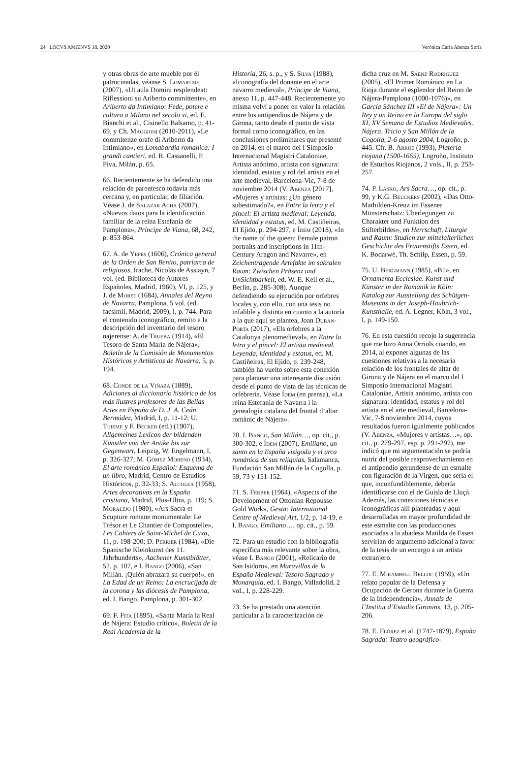24 LOCVS AMŒNVS 18, 2020 Verónica Carla Abenza Soria
y otras obras de arte mueble por él patrocinadas, véanse S. Lomartire (2007), «Ut aula Domini resplendeat: Riflessioni su Ariberto committente», en Ariberto da Intimiano: Fede, potere e cultura a Milano nel secolo xi, ed. E. Bianchi et al., Cisinello Balsamo, p. 41-69, y Ch. Maggioni (2010-2011), «Le commitenze orafe di Ariberto da Intimiano», en Lomabardia romanica: I grandi cantieri, ed. R. Cassanelli, P. Piva, Milán, p. 65.
66. Recientemente se ha defendido una relación de parentesco todavía más cercana y, en particular, de filiación. Véase J. de Salazar Acha (2007), «Nuevos datos para la identificación familiar de la reina Estefanía de Pamplona», Príncipe de Viana, 68, 242, p. 853-864.
67. A. de Yepes (1606), Crónica general de la Orden de San Benito, patriarca de religiosos, Irache, Nicolás de Assiayn, 7 vol. (ed. Biblioteca de Autores Españoles, Madrid, 1960), VI, p. 125, y J. de Moret (1684), Annales del Reyno de Navarra, Pamplona, 5 vol. (ed. facsímil, Madrid, 2009), I, p. 744. Para el contenido iconográfico, remito a la descripción del inventario del tesoro najerense: A. de Trueba (1914), «El Tesoro de Santa María de Nájera», Boletín de la Comisión de Monumentos Históricos y Artísticos de Navarra, 5, p. 194.
68. Conde de la Viñaza (1889), Adiciones al diccionario histórico de los más ilustres profesores de las Bellas Artes en España de D. J. A. Ceán Bermúdez, Madrid, I, p. 11-12; U. Thieme y F. Becker (ed.) (1907), Allgemeines Lexicon der bildenden Künstler von der Antike bis zur Gegenwart, Leipzig, W. Engelmann, I, p. 326-327; M. Gómez Moreno (1934), El arte románico Español: Esquema de un libro, Madrid, Centro de Estudios Históricos, p. 32-33; S. Alcolea (1958), Artes decorativas en la España cristiana, Madrid, Plus-Ultra, p. 119; S. Moralejo (1980), «Ars Sacra et Scupture romane monumentale: Le Trésor et Le Chantier de Compostelle», Les Cahiers de Saint-Michel de Cuxa, 11, p. 198-200; D. Perrier (1984), «Die Spanische Kleinkunst des 11. Jahrhunderts», Aachener Kunstblätter, 52, p. 107, e I. Bango (2006), «San Millán. ¡Quién abrazara su cuerpo!», en La Edad de un Reino: La encrucijada de la corona y las diócesis de Pamplona, ed. I. Bango, Pamplona, p. 301-302.
69. F. Fita (1895), «Santa María la Real de Nájera: Estudio crítico», Boletín de la Real Academia de la
Historia, 26, s. p., y S. Silva (1988), «Iconografía del donante en el arte navarro medieval», Príncipe de Viana, anexo 11, p. 447-448. Recientemente yo misma volví a poner en valor la relación entre los antipendios de Nájera y de Girona, tanto desde el punto de vista formal como iconográfico, en las conclusiones preliminares que presenté en 2014, en el marco del I Simposio Internacional Magistri Cataloniae, Artista anónimo, artista con signatura: identidad, estatus y rol del artista en el arte medieval, Barcelona-Vic, 7-8 de noviembre 2014 (V. Abenza [2017], «Mujeres y artistas: ¿Un género subestimado?», en Entre la letra y el pincel: El artista medieval: Leyenda, identidad y estatus, ed. M. Castiñeiras, El Ejido, p. 294-297, e Ídem (2018), «In the name of the queen: Female patron portraits and inscriptions in 11th-Century Aragon and Navarre», en Zeichentragende Artefakte im sakralen Raum: Zwischen Präsenz und UnSichtbarkeit, ed. W. E. Keil et al., Berlín, p. 285-308). Aunque defendiendo su ejecución por orfebres locales y, con ello, con una tesis no infalible y distinta en cuanto a la autoría a la que aquí se plantea, Joan Duran-Porta (2017), «Els orfebres a la Catalunya plenomedieval», en Entre la letra y el pincel: El artista medieval. Leyenda, identidad y estatus, ed. M. Castiñeiras, El Ejido, p. 239-248, también ha vuelto sobre esta conexión para plantear una interesante discusión desde el punto de vista de las técnicas de orfebrería. Véase Ídem (en prensa), «La reina Estefania de Navarra i la genealogia catalana del frontal d’altar romànic de Nájera».
70. I. Bango, San Millán…, op. cit., p. 300-302, e Ídem (2007), Emiliano, un santo en la España visigoda y el arca románica de sus reliquias, Salamanca, Fundación San Millán de la Cogolla, p. 59, 73 y 151-152.
71. S. Ferber (1964), «Aspects of the Development of Ottonian Repousse Gold Work», Gesta: International Centre of Medieval Art, 1/2, p. 14-19, e I. Bango, Emiliano…, op. cit., p. 59.
72. Para un estudio con la bibliografía específica más relevante sobre la obra, véase I. Bango (2001), «Relicario de San Isidoro», en Maravillas de la España Medieval: Tesoro Sagrado y Monarquía, ed. I. Bango, Valladolid, 2 vol., I, p. 228-229.
73. Se ha prestado una atención particular a la caracterización de
dicha cruz en M. Sáenz Rodríguez (2005), «El Primer Románico en La Rioja durante el esplendor del Reino de Nájera-Pamplona (1000-1076)», en García Sánchez III «El de Nájera»: Un Rey y un Reino en la Europa del siglo XI, XV Semana de Estudios Medievales. Nájera, Tricio y San Millán de la Cogolla, 2-6 agosto 2004, Logroño, p. 445. Cfr. B. Arrué (1993), Platería riojana (1500-1665), Logroño, Instituto de Estudios Riojanos, 2 vols., II, p. 253-257.
74. P. Lasko, Ars Sacra…, op. cit., p. 99, y K.G. Beuckers (2002), «Das Otto-Mathilden-Kreuz im Essener Münsterschatz: Überlegungen zu Charakter und Funktion des Stifterbildes», en Herrschaft, Liturgie und Raum: Studien zur mittelalterlichen Geschichte des Frauenstifts Essen, ed. K. Bodarwé, Th. Schilp, Essen, p. 59.
75. U. Bergmann (1985), «B1», en Ornamenta Ecclesiae. Kunst und Künster in der Romanik in Köln: Katalog zur Ausstellung des Schütgen-Museums in der Joseph-Haubrich-Kunsthalle, ed. A. Legner, Köln, 3 vol., I, p. 149-150.
76. En esta cuestión recojo la sugerencia que me hizo Anna Orriols cuando, en 2014, al exponer algunas de las cuestiones relativas a la necesaria relación de los frontales de altar de Girona y de Nájera en el marco del I Simposio Internacional Magistri Cataloniae, Artista anónimo, artista con signatura: identidad, estatus y rol del artista en el arte medieval, Barcelona-Vic, 7-8 noviembre 2014, cuyos resultados fueron igualmente publicados (V. Abenza, «Mujeres y artistas…», op. cit., p. 279-297, esp. p. 291-297), me indicó que mi argumentación se podría nutrir del posible reaprovechamiento en el antipendio gerundense de un esmalte con figuración de la Virgen, que sería el que, inconfundiblemente, debería identificarse con el de Guisla de Lluçà. Además, las conexiones técnicas e iconográficas allí planteadas y aquí desarrolladas en mayor profundidad de este esmalte con las producciones asociadas a la abadesa Matilda de Essen servirían de argumento adicional a favor de la tesis de un encargo a un artista extranjero.
77. E. Mirambell Belloc (1959), «Un relato popular de la Defensa y Ocupación de Gerona durante la Guerra de la Independencia», Annals de l’Institut d’Estudis Gironins, 13, p. 205-206.
78. E. Flórez et al. (1747-1879), España Sagrada: Teatro geográfico-